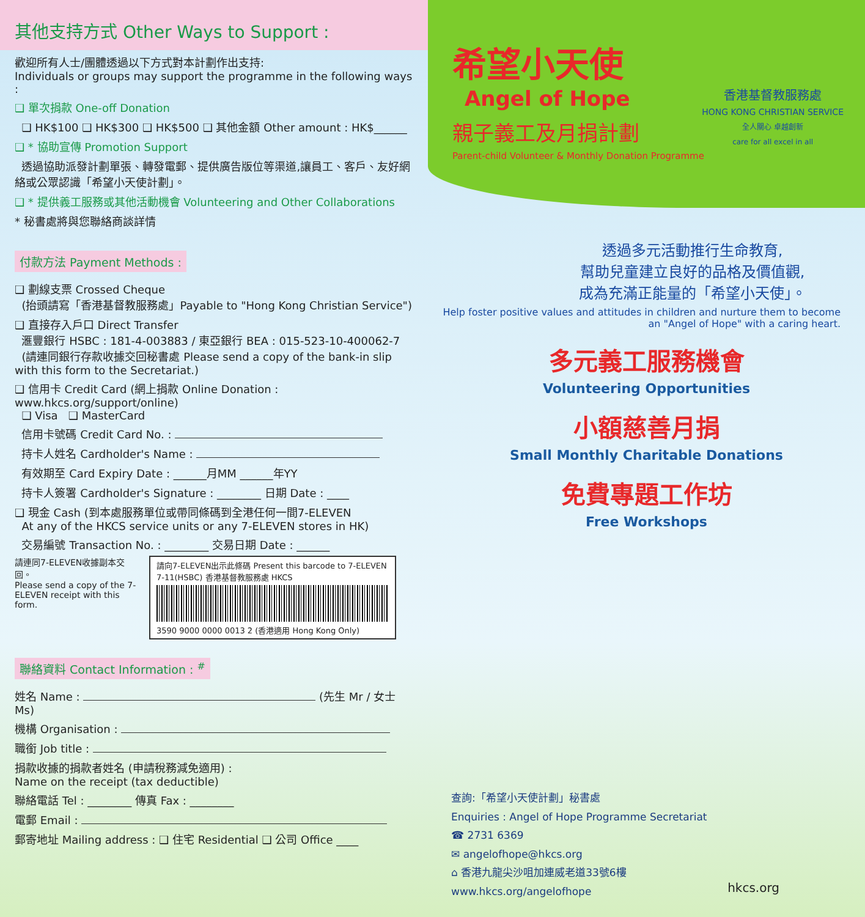其他支持方式 Other Ways to Support :
歡迎所有人士/團體透過以下方式對本計劃作出支持:
Individuals or groups may support the programme in the following ways :
❑ 單次捐款 One-off Donation
❑ HK$100 ❑ HK$300 ❑ HK$500 ❑ 其他金額 Other amount : HK$______
❑ * 協助宣傳 Promotion Support
透過協助派發計劃單張、轉發電郵、提供廣告版位等渠道,讓員工、客戶、友好網絡或公眾認識「希望小天使計劃」。
❑ * 提供義工服務或其他活動機會 Volunteering and Other Collaborations
* 秘書處將與您聯絡商談詳情
付款方法 Payment Methods :
❑ 劃線支票 Crossed Cheque
(抬頭請寫「香港基督教服務處」Payable to "Hong Kong Christian Service")
❑ 直接存入戶口 Direct Transfer
滙豐銀行 HSBC : 181-4-003883 / 東亞銀行 BEA : 015-523-10-400062-7
(請連同銀行存款收據交回秘書處 Please send a copy of the bank-in slip with this form to the Secretariat.)
❑ 信用卡 Credit Card (網上捐款 Online Donation : www.hkcs.org/support/online)
❑ Visa ❑ MasterCard
信用卡號碼 Credit Card No. :
持卡人姓名 Cardholder's Name :
有效期至 Card Expiry Date : ______月MM ______年YY
持卡人簽署 Cardholder's Signature : ________ 日期 Date : ____
❑ 現金 Cash (到本處服務單位或帶同條碼到全港任何一間7-ELEVEN
At any of the HKCS service units or any 7-ELEVEN stores in HK)
交易編號 Transaction No. : ________ 交易日期 Date : ______
請連同7-ELEVEN收據副本交回。
Please send a copy of the 7-ELEVEN receipt with this form.
請向7-ELEVEN出示此條碼 Present this barcode to 7-ELEVEN
7-11(HSBC) 香港基督教服務處 HKCS
3590 9000 0000 0013 2 (香港適用 Hong Kong Only)
聯絡資料 Contact Information : <sup>#</sup>
姓名 Name : (先生 Mr / 女士 Ms)
機構 Organisation :
職銜 Job title :
捐款收據的捐款者姓名 (申請稅務減免適用) :
Name on the receipt (tax deductible)
聯絡電話 Tel : ________ 傳真 Fax : ________
電郵 Email :
郵寄地址 Mailing address : ❑ 住宅 Residential ❑ 公司 Office ____
希望小天使
Angel of Hope
親子義工及月捐計劃
Parent-child Volunteer & Monthly Donation Programme
香港基督教服務處
HONG KONG CHRISTIAN SERVICE
全人關心 卓越創新
care for all excel in all
透過多元活動推行生命教育,
幫助兒童建立良好的品格及價值觀,
成為充滿正能量的「希望小天使」。
Help foster positive values and attitudes in children and nurture them to become an "Angel of Hope" with a caring heart.
多元義工服務機會
Volunteering Opportunities
小額慈善月捐
Small Monthly Charitable Donations
免費專題工作坊
Free Workshops
查詢:「希望小天使計劃」秘書處
Enquiries : Angel of Hope Programme Secretariat
☎ 2731 6369
✉ angelofhope@hkcs.org
⌂ 香港九龍尖沙咀加連威老道33號6樓
www.hkcs.org/angelofhope
hkcs.org